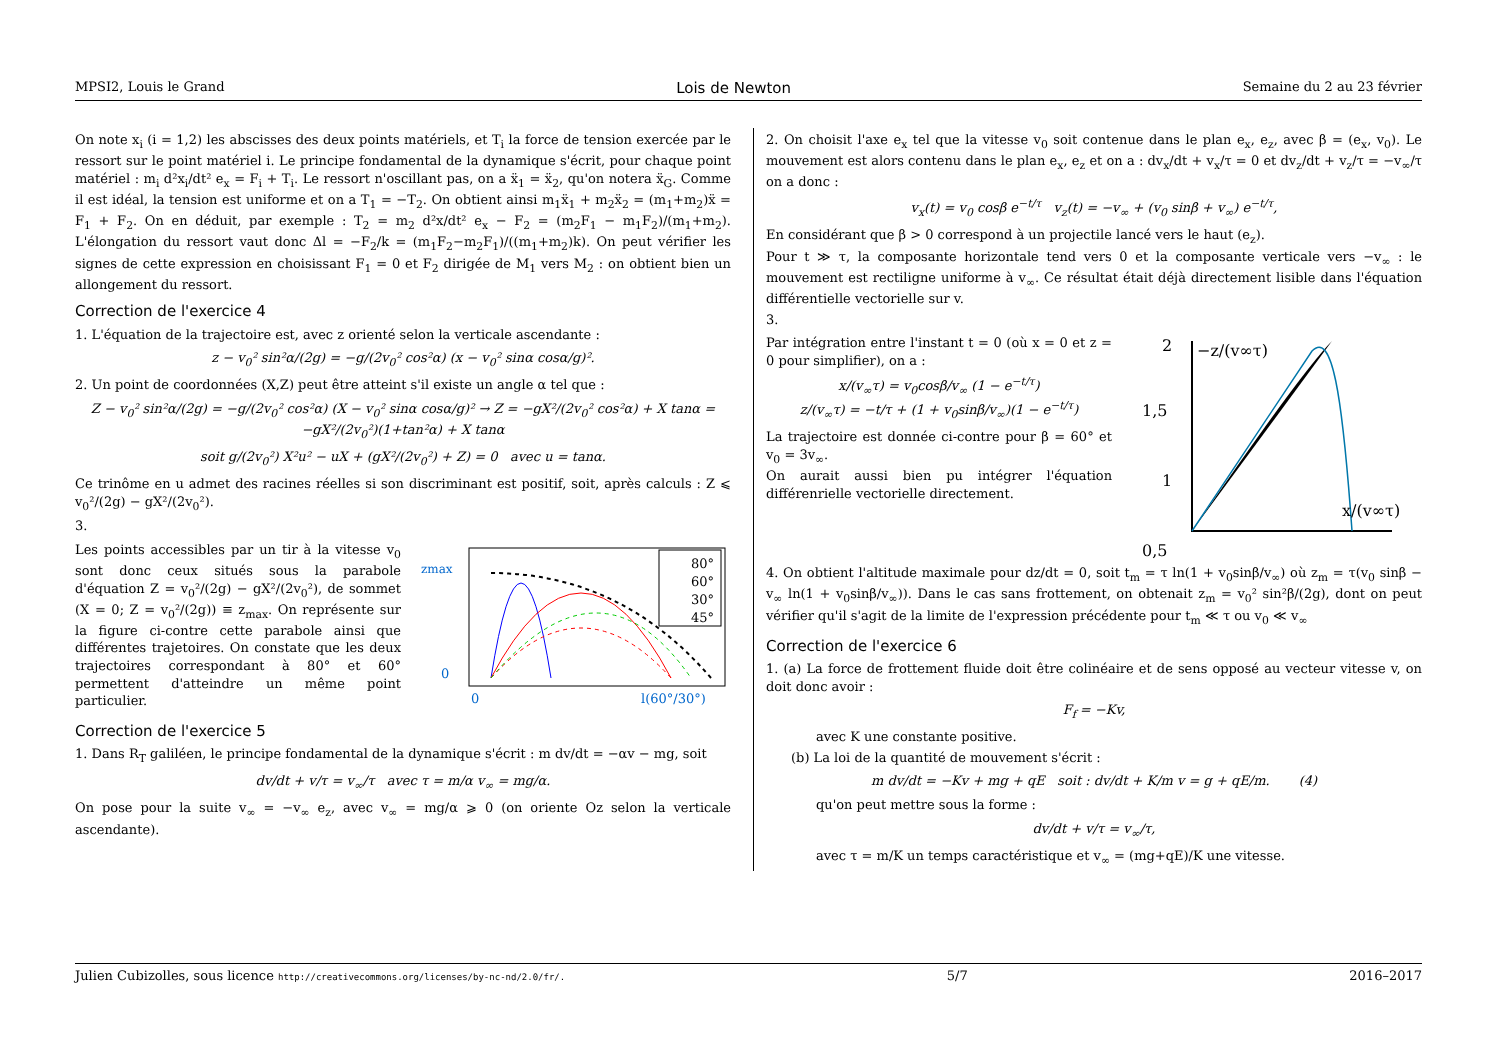MPSI2, Louis le Grand Lois de Newton Semaine du 2 au 23 février
On note x<sub>i</sub> (i = 1,2) les abscisses des deux points matériels, et T<sub>i</sub> la force de tension exercée par le ressort sur le point matériel i. Le principe fondamental de la dynamique s'écrit, pour chaque point matériel : m<sub>i</sub> d²x<sub>i</sub>/dt² e<sub>x</sub> = F<sub>i</sub> + T<sub>i</sub>. Le ressort n'oscillant pas, on a ẍ<sub>1</sub> = ẍ<sub>2</sub>, qu'on notera ẍ<sub>G</sub>. Comme il est idéal, la tension est uniforme et on a T<sub>1</sub> = −T<sub>2</sub>. On obtient ainsi m<sub>1</sub>ẍ<sub>1</sub> + m<sub>2</sub>ẍ<sub>2</sub> = (m<sub>1</sub>+m<sub>2</sub>)ẍ = F<sub>1</sub> + F<sub>2</sub>. On en déduit, par exemple : T<sub>2</sub> = m<sub>2</sub> d²x/dt² e<sub>x</sub> − F<sub>2</sub> = (m<sub>2</sub>F<sub>1</sub> − m<sub>1</sub>F<sub>2</sub>)/(m<sub>1</sub>+m<sub>2</sub>). L'élongation du ressort vaut donc Δl = −F<sub>2</sub>/k = (m<sub>1</sub>F<sub>2</sub>−m<sub>2</sub>F<sub>1</sub>)/((m<sub>1</sub>+m<sub>2</sub>)k). On peut vérifier les signes de cette expression en choisissant F<sub>1</sub> = 0 et F<sub>2</sub> dirigée de M<sub>1</sub> vers M<sub>2</sub> : on obtient bien un allongement du ressort.
Correction de l'exercice 4
1. L'équation de la trajectoire est, avec z orienté selon la verticale ascendante :
z − v<sub>0</sub>² sin²α/(2g) = −g/(2v<sub>0</sub>² cos²α) (x − v<sub>0</sub>² sinα cosα/g)².
2. Un point de coordonnées (X,Z) peut être atteint s'il existe un angle α tel que :
Z − v<sub>0</sub>² sin²α/(2g) = −g/(2v<sub>0</sub>² cos²α) (X − v<sub>0</sub>² sinα cosα/g)² → Z = −gX²/(2v<sub>0</sub>² cos²α) + X tanα = −gX²/(2v<sub>0</sub>²)(1+tan²α) + X tanα
soit g/(2v<sub>0</sub>²) X²u² − uX + (gX²/(2v<sub>0</sub>²) + Z) = 0 avec u = tanα.
Ce trinôme en u admet des racines réelles si son discriminant est positif, soit, après calculs : Z ⩽ v<sub>0</sub>²/(2g) − gX²/(2v<sub>0</sub>²).
3.
Les points accessibles par un tir à la vitesse v<sub>0</sub> sont donc ceux situés sous la parabole d'équation Z = v<sub>0</sub>²/(2g) − gX²/(2v<sub>0</sub>²), de sommet (X = 0; Z = v<sub>0</sub>²/(2g)) ≡ z<sub>max</sub>. On représente sur la figure ci-contre cette parabole ainsi que différentes trajetoires. On constate que les deux trajectoires correspondant à 80° et 60° permettent d'atteindre un même point particulier.
zmax
0
0
l(60°/30°)
80°
60°
30°
45°
Correction de l'exercice 5
1. Dans R<sub>T</sub> galiléen, le principe fondamental de la dynamique s'écrit : m dv/dt = −αv − mg, soit
dv/dt + v/τ = v<sub>∞</sub>/τ avec τ = m/α v<sub>∞</sub> = mg/α.
On pose pour la suite v<sub>∞</sub> = −v<sub>∞</sub> e<sub>z</sub>, avec v<sub>∞</sub> = mg/α ⩾ 0 (on oriente Oz selon la verticale ascendante).
2. On choisit l'axe e<sub>x</sub> tel que la vitesse v<sub>0</sub> soit contenue dans le plan e<sub>x</sub>, e<sub>z</sub>, avec β = (e<sub>x</sub>, v<sub>0</sub>). Le mouvement est alors contenu dans le plan e<sub>x</sub>, e<sub>z</sub> et on a : dv<sub>x</sub>/dt + v<sub>x</sub>/τ = 0 et dv<sub>z</sub>/dt + v<sub>z</sub>/τ = −v<sub>∞</sub>/τ on a donc :
v<sub>x</sub>(t) = v<sub>0</sub> cosβ e<sup>−t/τ</sup> v<sub>z</sub>(t) = −v<sub>∞</sub> + (v<sub>0</sub> sinβ + v<sub>∞</sub>) e<sup>−t/τ</sup>,
En considérant que β > 0 correspond à un projectile lancé vers le haut (e<sub>z</sub>).
Pour t ≫ τ, la composante horizontale tend vers 0 et la composante verticale vers −v<sub>∞</sub> : le mouvement est rectiligne uniforme à v<sub>∞</sub>. Ce résultat était déjà directement lisible dans l'équation différentielle vectorielle sur v.
3.
Par intégration entre l'instant t = 0 (où x = 0 et z = 0 pour simplifier), on a :
x/(v<sub>∞</sub>τ) = v<sub>0</sub>cosβ/v<sub>∞</sub> (1 − e<sup>−t/τ</sup>)
z/(v<sub>∞</sub>τ) = −t/τ + (1 + v<sub>0</sub>sinβ/v<sub>∞</sub>)(1 − e<sup>−t/τ</sup>)
La trajectoire est donnée ci-contre pour β = 60° et v<sub>0</sub> = 3v<sub>∞</sub>.
On aurait aussi bien pu intégrer l'équation différenrielle vectorielle directement.
2
1,5
1
0,5
−z/(v∞τ)
x/(v∞τ)
4. On obtient l'altitude maximale pour dz/dt = 0, soit t<sub>m</sub> = τ ln(1 + v<sub>0</sub>sinβ/v<sub>∞</sub>) où z<sub>m</sub> = τ(v<sub>0</sub> sinβ − v<sub>∞</sub> ln(1 + v<sub>0</sub>sinβ/v<sub>∞</sub>)). Dans le cas sans frottement, on obtenait z<sub>m</sub> = v<sub>0</sub>² sin²β/(2g), dont on peut vérifier qu'il s'agit de la limite de l'expression précédente pour t<sub>m</sub> ≪ τ ou v<sub>0</sub> ≪ v<sub>∞</sub>
Correction de l'exercice 6
1. (a) La force de frottement fluide doit être colinéaire et de sens opposé au vecteur vitesse v, on doit donc avoir :
F<sub>f</sub> = −Kv,
avec K une constante positive.
(b) La loi de la quantité de mouvement s'écrit :
m dv/dt = −Kv + mg + qE soit : dv/dt + K/m v = g + qE/m. (4)
qu'on peut mettre sous la forme :
dv/dt + v/τ = v<sub>∞</sub>/τ,
avec τ = m/K un temps caractéristique et v<sub>∞</sub> = (mg+qE)/K une vitesse.
Julien Cubizolles, sous licence http://creativecommons.org/licenses/by-nc-nd/2.0/fr/. 5/7 2016–2017